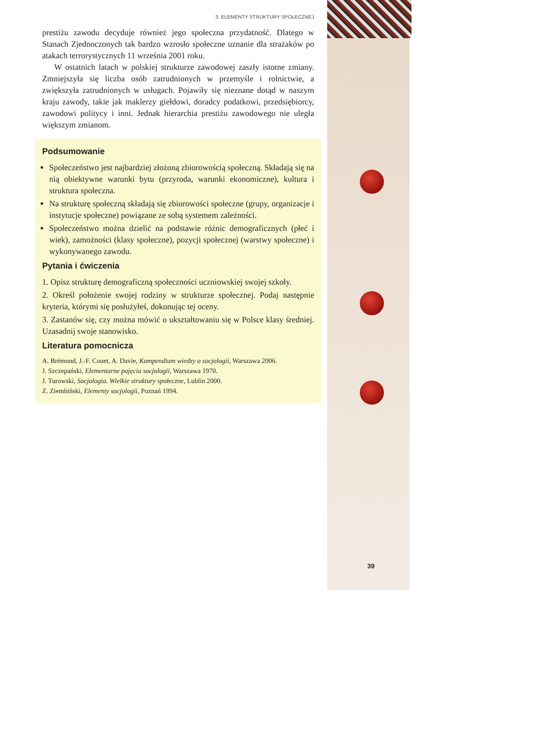3. ELEMENTY STRUKTURY SPOŁECZNEJ
prestiżu zawodu decyduje również jego społeczna przydatność. Dlatego w Stanach Zjednoczonych tak bardzo wzrosło społeczne uznanie dla strażaków po atakach terrorystycznych 11 września 2001 roku.
W ostatnich latach w polskiej strukturze zawodowej zaszły istotne zmiany. Zmniejszyła się liczba osób zatrudnionych w przemyśle i rolnictwie, a zwiększyła zatrudnionych w usługach. Pojawiły się nieznane dotąd w naszym kraju zawody, takie jak maklerzy giełdowi, doradcy podatkowi, przedsiębiorcy, zawodowi politycy i inni. Jednak hierarchia prestiżu zawodowego nie uległa większym zmianom.
Podsumowanie
Społeczeństwo jest najbardziej złożoną zbiorowością społeczną. Składają się na nią obiektywne warunki bytu (przyroda, warunki ekonomiczne), kultura i struktura społeczna.
Na strukturę społeczną składają się zbiorowości społeczne (grupy, organizacje i instytucje społeczne) powiązane ze sobą systemem zależności.
Społeczeństwo można dzielić na podstawie różnic demograficznych (płeć i wiek), zamożności (klasy społeczne), pozycji społecznej (warstwy społeczne) i wykonywanego zawodu.
Pytania i ćwiczenia
1. Opisz strukturę demograficzną społeczności uczniowskiej swojej szkoły.
2. Określ położenie swojej rodziny w strukturze społecznej. Podaj następnie kryteria, którymi się posłużyłeś, dokonując tej oceny.
3. Zastanów się, czy można mówić o ukształtowaniu się w Polsce klasy średniej. Uzasadnij swoje stanowisko.
Literatura pomocnicza
A. Brémond, J.-F. Couet, A. Davie, Kompendium wiedzy o socjologii, Warszawa 2006.
J. Szczepański, Elementarne pojęcia socjologii, Warszawa 1970.
J. Turowski, Socjologia. Wielkie struktury społeczne, Lublin 2000.
Z. Ziembiński, Elementy socjologii, Poznań 1994.
39